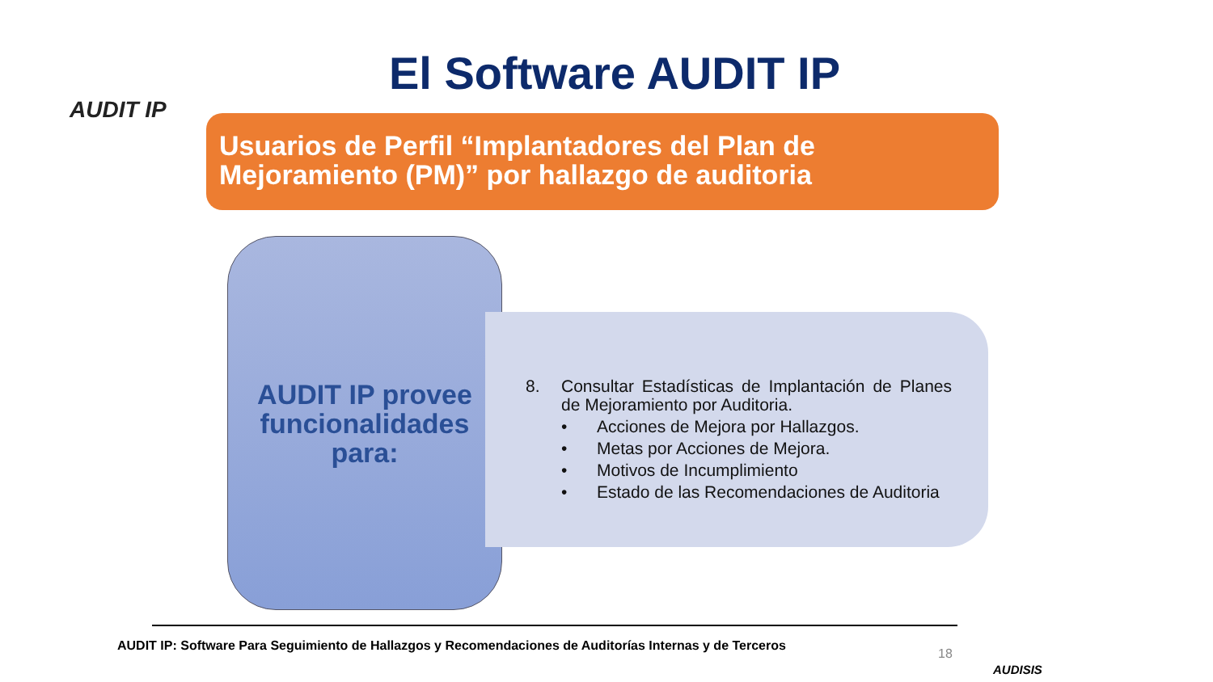AUDIT IP El Software AUDIT IP
Usuarios de Perfil “Implantadores del Plan de Mejoramiento (PM)” por hallazgo de auditoria
AUDIT IP provee funcionalidades para:
8. Consultar Estadísticas de Implantación de Planes de Mejoramiento por Auditoria.
• Acciones de Mejora por Hallazgos.
• Metas por Acciones de Mejora.
• Motivos de Incumplimiento
• Estado de las Recomendaciones de Auditoria
AUDIT IP: Software Para Seguimiento de Hallazgos y Recomendaciones de Auditorías Internas y de Terceros
18
AUDISIS